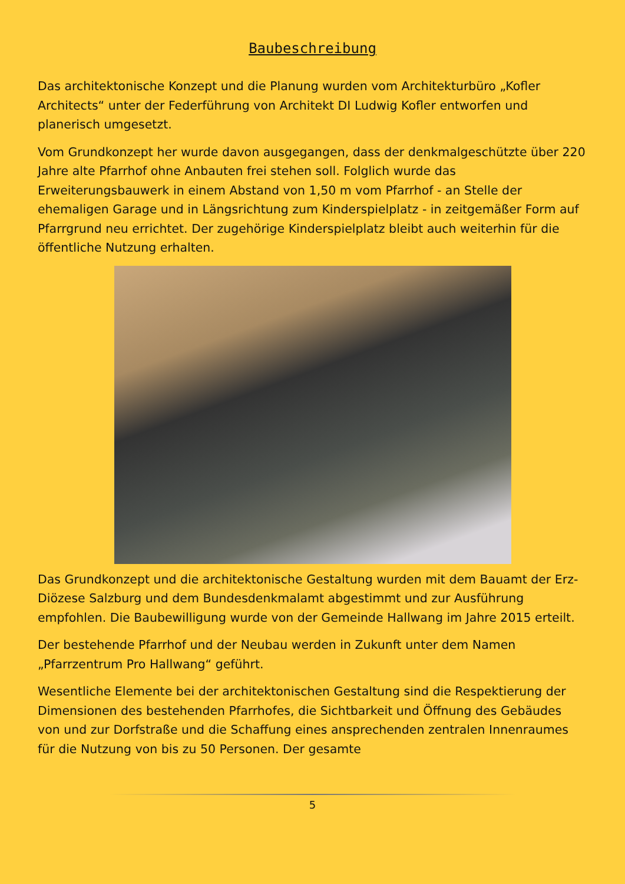Baubeschreibung
Das architektonische Konzept und die Planung wurden vom Architekturbüro „Kofler Architects“ unter der Federführung von Architekt DI Ludwig Kofler entworfen und planerisch umgesetzt.
Vom Grundkonzept her wurde davon ausgegangen, dass der denkmalgeschützte über 220 Jahre alte Pfarrhof ohne Anbauten frei stehen soll. Folglich wurde das Erweiterungsbauwerk in einem Abstand von 1,50 m vom Pfarrhof - an Stelle der ehemaligen Garage und in Längsrichtung zum Kinderspielplatz - in zeitgemäßer Form auf Pfarrgrund neu errichtet. Der zugehörige Kinderspielplatz bleibt auch weiterhin für die öffentliche Nutzung erhalten.
Das Grundkonzept und die architektonische Gestaltung wurden mit dem Bauamt der Erz-Diözese Salzburg und dem Bundesdenkmalamt abgestimmt und zur Ausführung empfohlen. Die Baubewilligung wurde von der Gemeinde Hallwang im Jahre 2015 erteilt.
Der bestehende Pfarrhof und der Neubau werden in Zukunft unter dem Namen „Pfarrzentrum Pro Hallwang“ geführt.
Wesentliche Elemente bei der architektonischen Gestaltung sind die Respektierung der Dimensionen des bestehenden Pfarrhofes, die Sichtbarkeit und Öffnung des Gebäudes von und zur Dorfstraße und die Schaffung eines ansprechenden zentralen Innenraumes für die Nutzung von bis zu 50 Personen. Der gesamte
5